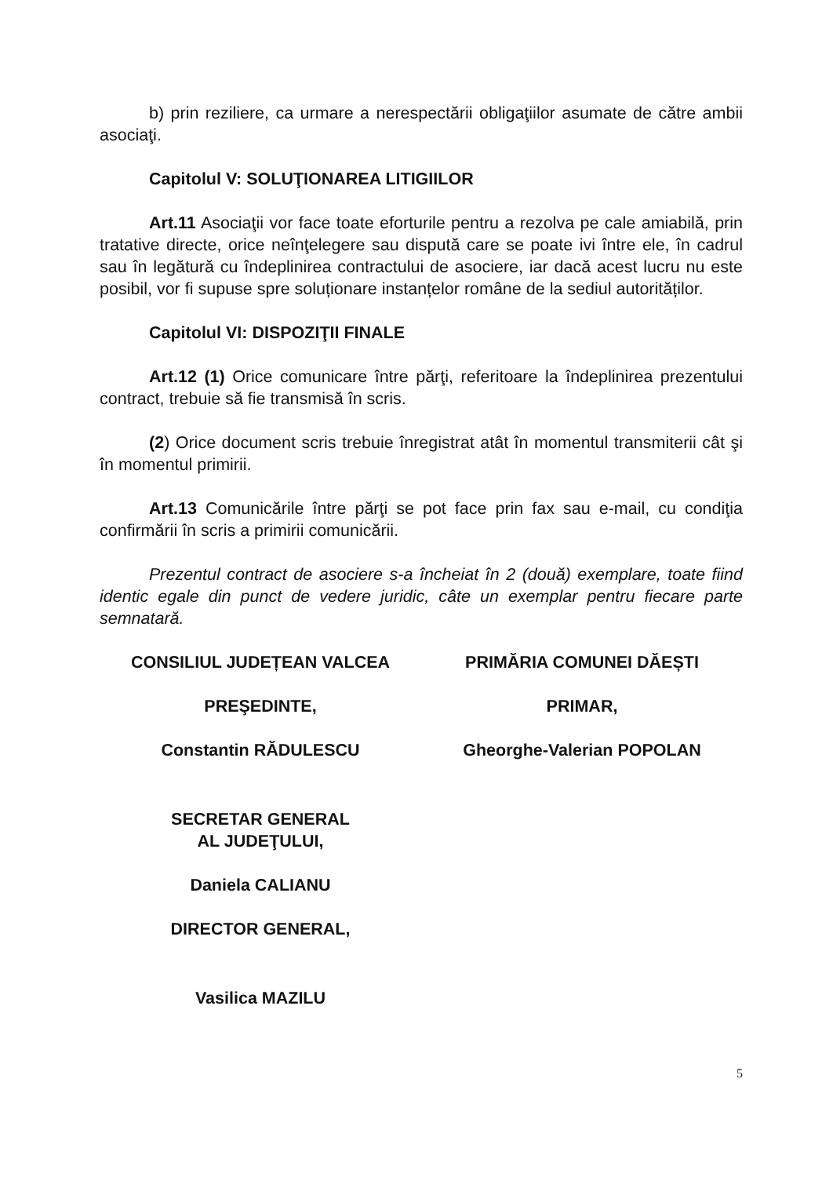b) prin reziliere, ca urmare a nerespectării obligaţiilor asumate de către ambii asociaţi.
Capitolul V: SOLUŢIONAREA LITIGIILOR
Art.11 Asociaţii vor face toate eforturile pentru a rezolva pe cale amiabilă, prin tratative directe, orice neînţelegere sau dispută care se poate ivi între ele, în cadrul sau în legătură cu îndeplinirea contractului de asociere, iar dacă acest lucru nu este posibil, vor fi supuse spre soluționare instanțelor române de la sediul autorităților.
Capitolul VI: DISPOZIŢII FINALE
Art.12 (1) Orice comunicare între părţi, referitoare la îndeplinirea prezentului contract, trebuie să fie transmisă în scris.
(2) Orice document scris trebuie înregistrat atât în momentul transmiterii cât şi în momentul primirii.
Art.13 Comunicările între părţi se pot face prin fax sau e-mail, cu condiţia confirmării în scris a primirii comunicării.
Prezentul contract de asociere s-a încheiat în 2 (două) exemplare, toate fiind identic egale din punct de vedere juridic, câte un exemplar pentru fiecare parte semnatară.
CONSILIUL JUDEȚEAN VALCEA
PREŞEDINTE,
Constantin RĂDULESCU
SECRETAR GENERAL
AL JUDEŢULUI,
Daniela CALIANU
DIRECTOR GENERAL,
Vasilica MAZILU
PRIMĂRIA COMUNEI DĂEȘTI
PRIMAR,
Gheorghe-Valerian POPOLAN
5